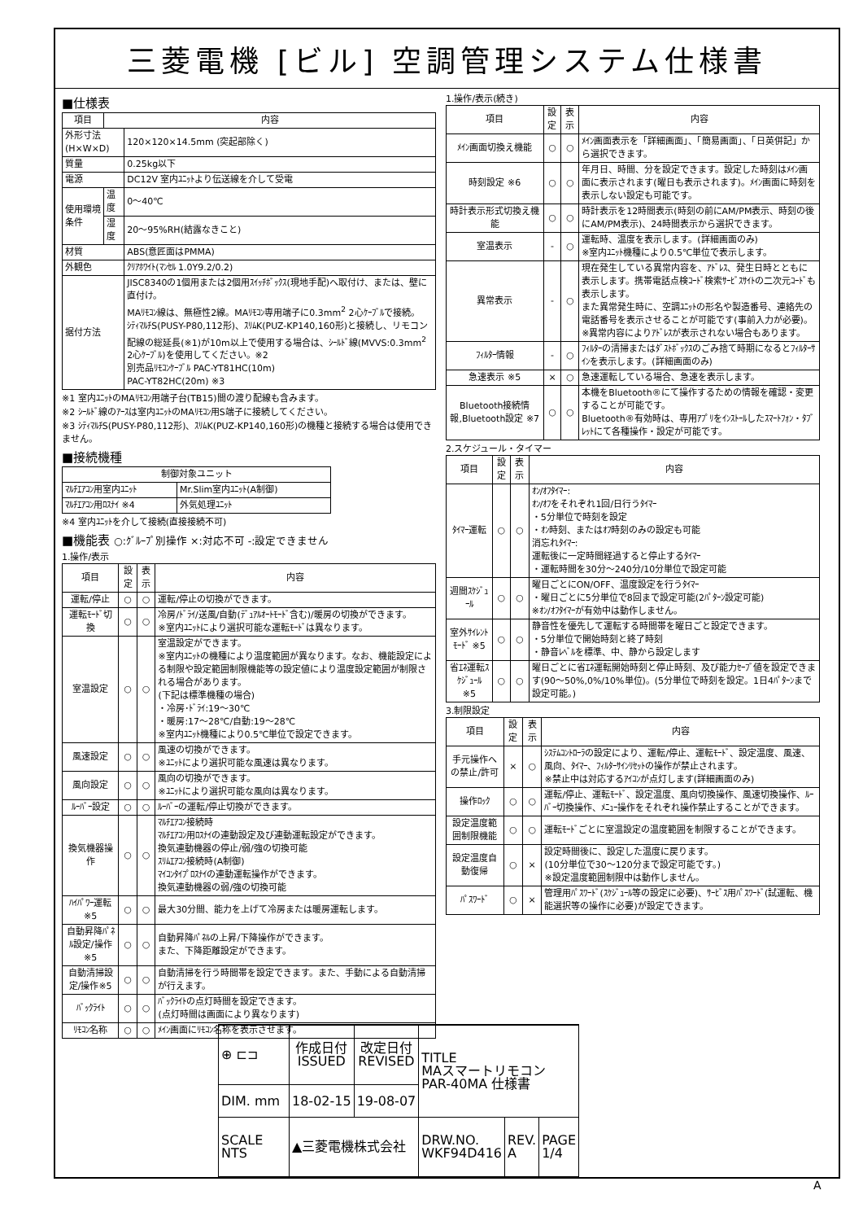三菱電機 [ビル] 空調管理システム仕様書
■仕様表
| 項目 | 内容 | |
| --- | --- | --- |
| 外形寸法(H×W×D) | | 120×120×14.5mm (突起部除く) |
| 質量 | | 0.25kg以下 |
| 電源 | | DC12V 室内ﾕﾆｯﾄより伝送線を介して受電 |
| 使用環境条件 | 温度 | 0～40℃ |
| | 湿度 | 20～95%RH(結露なきこと) |
| 材質 | | ABS(意匠面はPMMA) |
| 外観色 | | ｸﾘｱﾎﾜｲﾄ(ﾏﾝｾﾙ 1.0Y9.2/0.2) |
| 据付方法 | | JISC8340の1個用または2個用ｽｲｯﾁﾎﾞｯｸｽ(現地手配)へ取付け、または、壁に直付け。 MAﾘﾓｺﾝ線は、無極性2線。MAﾘﾓｺﾝ専用端子に0.3mm<sup>2</sup> 2心ｹｰﾌﾞﾙで接続。 ｼﾃｨﾏﾙﾁS(PUSY-P80,112形)、ｽﾘﾑK(PUZ-KP140,160形)と接続し、リモコン配線の総延長(※1)が10m以上で使用する場合は、ｼｰﾙﾄﾞ線(MVVS:0.3mm<sup>2</sup> 2心ｹｰﾌﾞﾙ)を使用してください。※2 別売品ﾘﾓｺﾝｹｰﾌﾞﾙ PAC-YT81HC(10m) PAC-YT82HC(20m) ※3 |
※1 室内ﾕﾆｯﾄのMAﾘﾓｺﾝ用端子台(TB15)間の渡り配線も含みます。
※2 ｼｰﾙﾄﾞ線のｱｰｽは室内ﾕﾆｯﾄのMAﾘﾓｺﾝ用S端子に接続してください。
※3 ｼﾃｨﾏﾙﾁS(PUSY-P80,112形)、ｽﾘﾑK(PUZ-KP140,160形)の機種と接続する場合は使用できません。
■接続機種
| 制御対象ユニット | |
| --- | --- |
| ﾏﾙﾁｴｱｺﾝ用室内ﾕﾆｯﾄ | Mr.Slim室内ﾕﾆｯﾄ(A制御) |
| ﾏﾙﾁｴｱｺﾝ用ﾛｽﾅｲ ※4 | 外気処理ﾕﾆｯﾄ |
※4 室内ﾕﾆｯﾄを介して接続(直接接続不可)
■機能表 ○:ｸﾞﾙｰﾌﾟ別操作 ×:対応不可 -:設定できません
1.操作/表示
| 項目 | 設定 | 表示 | 内容 |
| --- | --- | --- | --- |
| 運転/停止 | ○ | ○ | 運転/停止の切換ができます。 |
| 運転ﾓｰﾄﾞ切換 | ○ | ○ | 冷房/ﾄﾞﾗｲ/送風/自動(ﾃﾞｭｱﾙｵｰﾄﾓｰﾄﾞ含む)/暖房の切換ができます。 ※室内ﾕﾆｯﾄにより選択可能な運転ﾓｰﾄﾞは異なります。 |
| 室温設定 | ○ | ○ | 室温設定ができます。 ※室内ﾕﾆｯﾄの機種により温度範囲が異なります。なお、機能設定による制限や設定範囲制限機能等の設定値により温度設定範囲が制限される場合があります。 (下記は標準機種の場合) ・冷房･ﾄﾞﾗｲ:19～30℃ ・暖房:17～28℃/自動:19～28℃ ※室内ﾕﾆｯﾄ機種により0.5℃単位で設定できます。 |
| 風速設定 | ○ | ○ | 風速の切換ができます。 ※ﾕﾆｯﾄにより選択可能な風速は異なります。 |
| 風向設定 | ○ | ○ | 風向の切換ができます。 ※ﾕﾆｯﾄにより選択可能な風向は異なります。 |
| ﾙｰﾊﾞｰ設定 | ○ | ○ | ﾙｰﾊﾞｰの運転/停止切換ができます。 |
| 換気機器操作 | ○ | ○ | ﾏﾙﾁｴｱｺﾝ接続時 ﾏﾙﾁｴｱｺﾝ用ﾛｽﾅｲの連動設定及び連動運転設定ができます。 換気連動機器の停止/弱/強の切換可能 ｽﾘﾑｴｱｺﾝ接続時(A制御) ﾏｲｺﾝﾀｲﾌﾟﾛｽﾅｲの連動運転操作ができます。 換気連動機器の弱/強の切換可能 |
| ﾊｲﾊﾟﾜｰ運転 ※5 | ○ | ○ | 最大30分間、能力を上げて冷房または暖房運転します。 |
| 自動昇降ﾊﾟﾈﾙ設定/操作※5 | ○ | ○ | 自動昇降ﾊﾟﾈﾙの上昇/下降操作ができます。 また、下降距離設定ができます。 |
| 自動清掃設定/操作※5 | ○ | ○ | 自動清掃を行う時間帯を設定できます。また、手動による自動清掃が行えます。 |
| ﾊﾞｯｸﾗｲﾄ | ○ | ○ | ﾊﾞｯｸﾗｲﾄの点灯時間を設定できます。 (点灯時間は画面により異なります) |
| ﾘﾓｺﾝ名称 | ○ | ○ | ﾒｲﾝ画面にﾘﾓｺﾝ名称を表示させます。 |
1.操作/表示(続き)
| 項目 | 設定 | 表示 | 内容 |
| --- | --- | --- | --- |
| ﾒｲﾝ画面切換え機能 | ○ | ○ | ﾒｲﾝ画面表示を「詳細画面」、「簡易画面」、「日英併記」から選択できます。 |
| 時刻設定 ※6 | ○ | ○ | 年月日、時間、分を設定できます。設定した時刻はﾒｲﾝ画面に表示されます(曜日も表示されます)。ﾒｲﾝ画面に時刻を表示しない設定も可能です。 |
| 時計表示形式切換え機能 | ○ | ○ | 時計表示を12時間表示(時刻の前にAM/PM表示、時刻の後にAM/PM表示)、24時間表示から選択できます。 |
| 室温表示 | - | ○ | 運転時、温度を表示します。(詳細画面のみ) ※室内ﾕﾆｯﾄ機種により0.5℃単位で表示します。 |
| 異常表示 | - | ○ | 現在発生している異常内容を、ｱﾄﾞﾚｽ、発生日時とともに表示します。携帯電話点検ｺｰﾄﾞ検索ｻｰﾋﾞｽｻｲﾄの二次元ｺｰﾄﾞも表示します。 また異常発生時に、空調ﾕﾆｯﾄの形名や製造番号、連絡先の電話番号を表示させることが可能です(事前入力が必要)。 ※異常内容によりｱﾄﾞﾚｽが表示されない場合もあります。 |
| ﾌｨﾙﾀｰ情報 | - | ○ | ﾌｨﾙﾀｰの清掃またはﾀﾞｽﾄﾎﾞｯｸｽのごみ捨て時期になるとﾌｨﾙﾀｰｻｲﾝを表示します。(詳細画面のみ) |
| 急速表示 ※5 | × | ○ | 急速運転している場合、急速を表示します。 |
| Bluetooth接続情報,Bluetooth設定 ※7 | ○ | ○ | 本機をBluetooth®にて操作するための情報を確認・変更することが可能です。 Bluetooth®有効時は、専用ｱﾌﾟﾘをｲﾝｽﾄｰﾙしたｽﾏｰﾄﾌｫﾝ・ﾀﾌﾞﾚｯﾄにて各種操作・設定が可能です。 |
2.スケジュール・タイマー
| 項目 | 設定 | 表示 | 内容 |
| --- | --- | --- | --- |
| ﾀｲﾏｰ運転 | ○ | ○ | ｵﾝ/ｵﾌﾀｲﾏｰ: ｵﾝ/ｵﾌをそれぞれ1回/日行うﾀｲﾏｰ ・5分単位で時刻を設定 ・ｵﾝ時刻、またはｵﾌ時刻のみの設定も可能 消忘れﾀｲﾏｰ: 運転後に一定時間経過すると停止するﾀｲﾏｰ ・運転時間を30分～240分/10分単位で設定可能 |
| 週間ｽｹｼﾞｭｰﾙ | ○ | ○ | 曜日ごとにON/OFF、温度設定を行うﾀｲﾏｰ ・曜日ごとに5分単位で8回まで設定可能(2ﾊﾟﾀｰﾝ設定可能) ※ｵﾝ/ｵﾌﾀｲﾏｰが有効中は動作しません。 |
| 室外ｻｲﾚﾝﾄﾓｰﾄﾞ ※5 | ○ | ○ | 静音性を優先して運転する時間帯を曜日ごと設定できます。 ・5分単位で開始時刻と終了時刻 ・静音ﾚﾍﾞﾙを標準、中、静から設定します |
| 省ｴﾈ運転ｽｹｼﾞｭｰﾙ ※5 | ○ | ○ | 曜日ごとに省ｴﾈ運転開始時刻と停止時刻、及び能力ｾｰﾌﾞ値を設定できます(90～50%,0%/10%単位)。(5分単位で時刻を設定。1日4ﾊﾟﾀｰﾝまで設定可能。) |
3.制限設定
| 項目 | 設定 | 表示 | 内容 |
| --- | --- | --- | --- |
| 手元操作への禁止/許可 | × | ○ | ｼｽﾃﾑｺﾝﾄﾛｰﾗの設定により、運転/停止、運転ﾓｰﾄﾞ、設定温度、風速、風向、ﾀｲﾏｰ、ﾌｨﾙﾀｰｻｲﾝﾘｾｯﾄの操作が禁止されます。 ※禁止中は対応するｱｲｺﾝが点灯します(詳細画面のみ) |
| 操作ﾛｯｸ | ○ | ○ | 運転/停止、運転ﾓｰﾄﾞ、設定温度、風向切換操作、風速切換操作、ﾙｰﾊﾞｰ切換操作、ﾒﾆｭｰ操作をそれぞれ操作禁止することができます。 |
| 設定温度範囲制限機能 | ○ | ○ | 運転ﾓｰﾄﾞごとに室温設定の温度範囲を制限することができます。 |
| 設定温度自動復帰 | ○ | × | 設定時間後に、設定した温度に戻ります。 (10分単位で30～120分まで設定可能です。) ※設定温度範囲制限中は動作しません。 |
| ﾊﾟｽﾜｰﾄﾞ | ○ | × | 管理用ﾊﾟｽﾜｰﾄﾞ(ｽｹｼﾞｭｰﾙ等の設定に必要)、ｻｰﾋﾞｽ用ﾊﾟｽﾜｰﾄﾞ(試運転、機能選択等の操作に必要)が設定できます。 |
| ⊕ ⊏⊐ | 作成日付 ISSUED | 改定日付 REVISED | TITLE MAスマートリモコン PAR-40MA 仕様書 | | |
| DIM. mm | 18-02-15 | 19-08-07 | | | |
| SCALE NTS | ▲三菱電機株式会社 | | DRW.NO. WKF94D416 | REV. A | PAGE 1/4 |
A